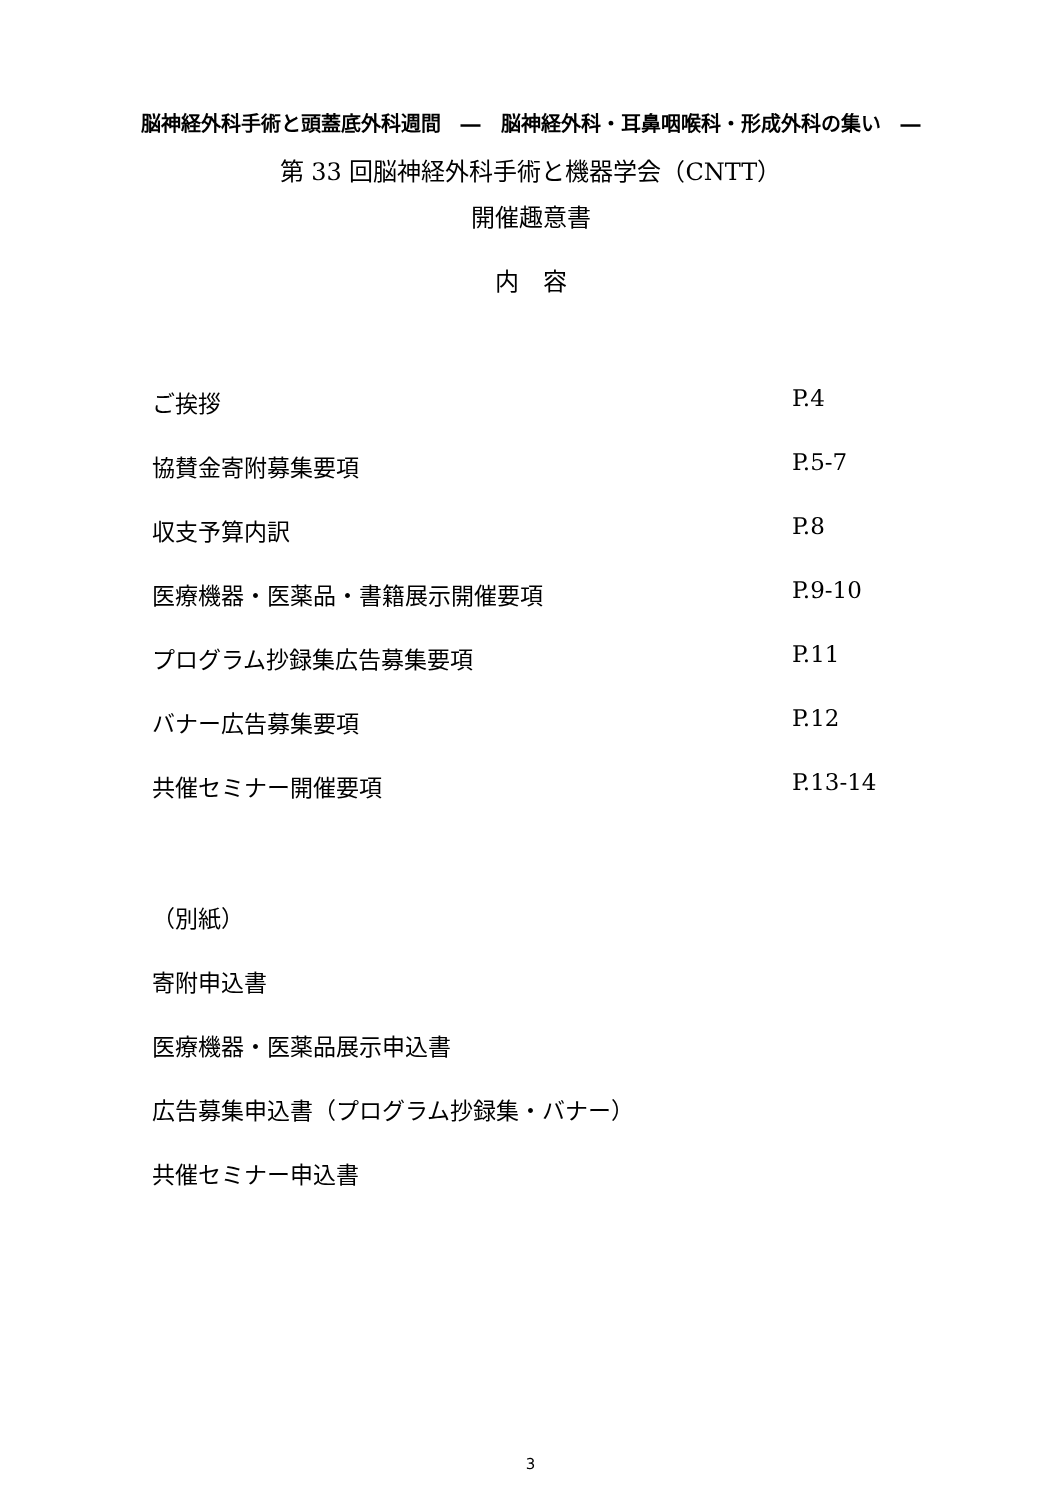脳神経外科手術と頭蓋底外科週間　―　脳神経外科・耳鼻咽喉科・形成外科の集い　―
第 33 回脳神経外科手術と機器学会（CNTT）
開催趣意書
内　容
ご挨拶 P.4
協賛金寄附募集要項 P.5-7
収支予算内訳 P.8
医療機器・医薬品・書籍展示開催要項 P.9-10
プログラム抄録集広告募集要項 P.11
バナー広告募集要項 P.12
共催セミナー開催要項 P.13-14
（別紙）
寄附申込書
医療機器・医薬品展示申込書
広告募集申込書（プログラム抄録集・バナー）
共催セミナー申込書
3